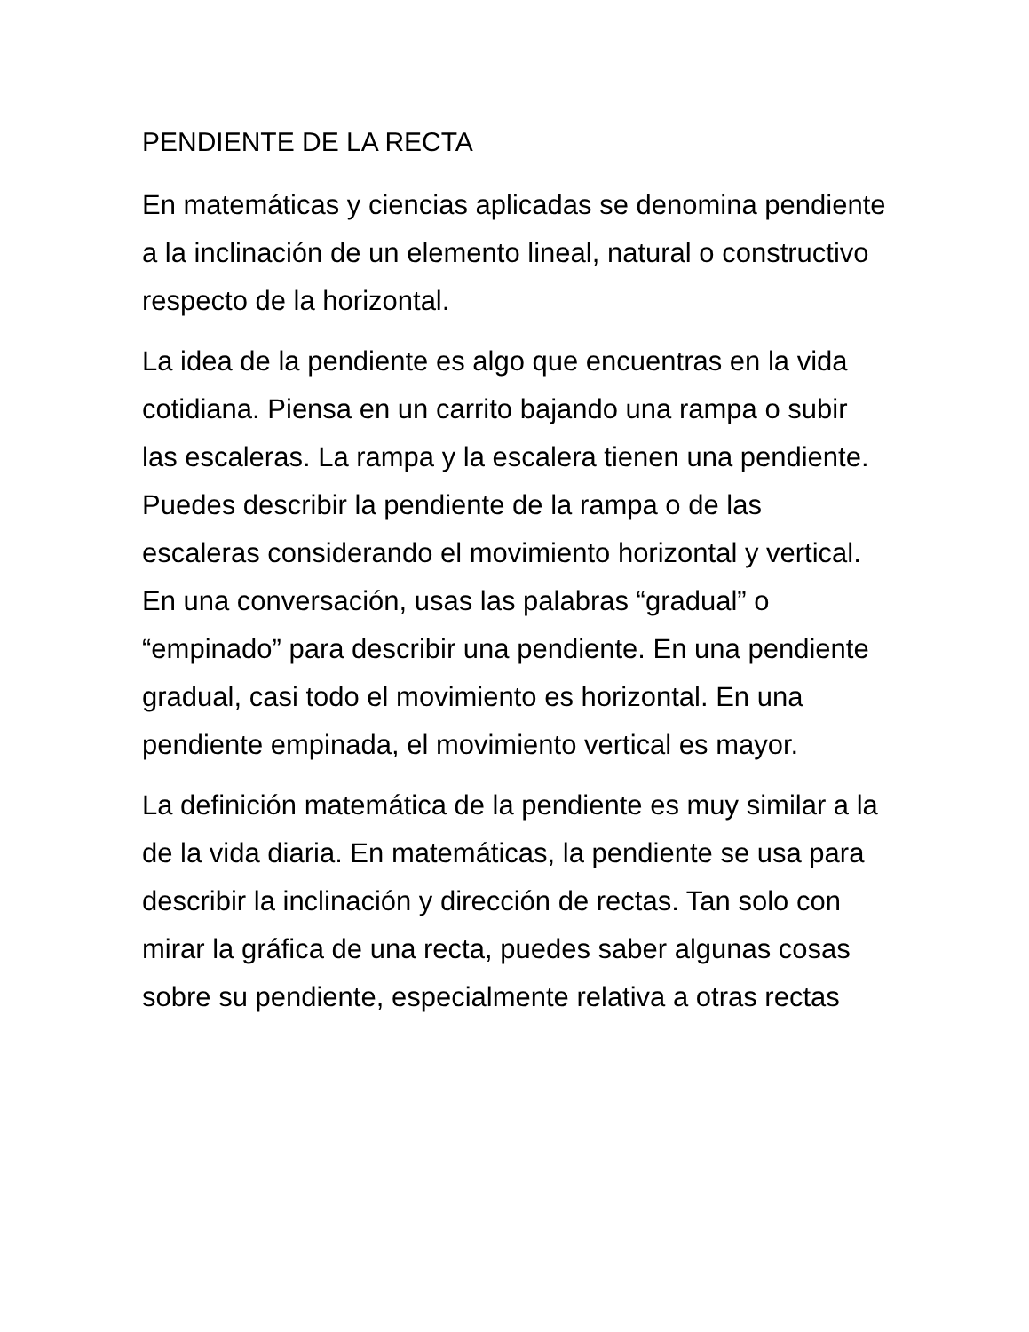PENDIENTE DE LA RECTA
En matemáticas y ciencias aplicadas se denomina pendiente a la inclinación de un elemento lineal, natural o constructivo respecto de la horizontal.
La idea de la pendiente es algo que encuentras en la vida cotidiana. Piensa en un carrito bajando una rampa o subir las escaleras. La rampa y la escalera tienen una pendiente. Puedes describir la pendiente de la rampa o de las escaleras considerando el movimiento horizontal y vertical. En una conversación, usas las palabras “gradual” o “empinado” para describir una pendiente. En una pendiente gradual, casi todo el movimiento es horizontal. En una pendiente empinada, el movimiento vertical es mayor.
La definición matemática de la pendiente es muy similar a la de la vida diaria. En matemáticas, la pendiente se usa para describir la inclinación y dirección de rectas. Tan solo con mirar la gráfica de una recta, puedes saber algunas cosas sobre su pendiente, especialmente relativa a otras rectas